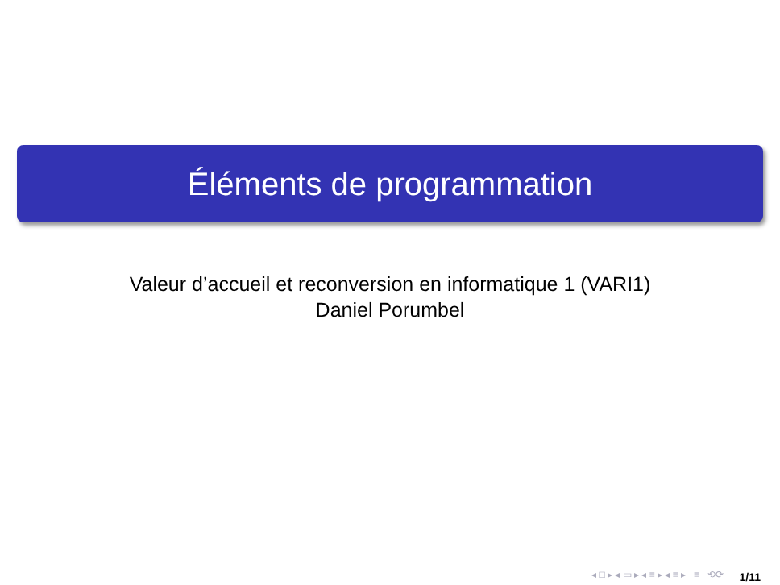Éléments de programmation
Valeur d’accueil et reconversion en informatique 1 (VARI1)
Daniel Porumbel
◂ □ ▸ ◂ ▭ ▸ ◂ ≡ ▸ ◂ ≡ ▸ ≡ ⟲⟳
1/11